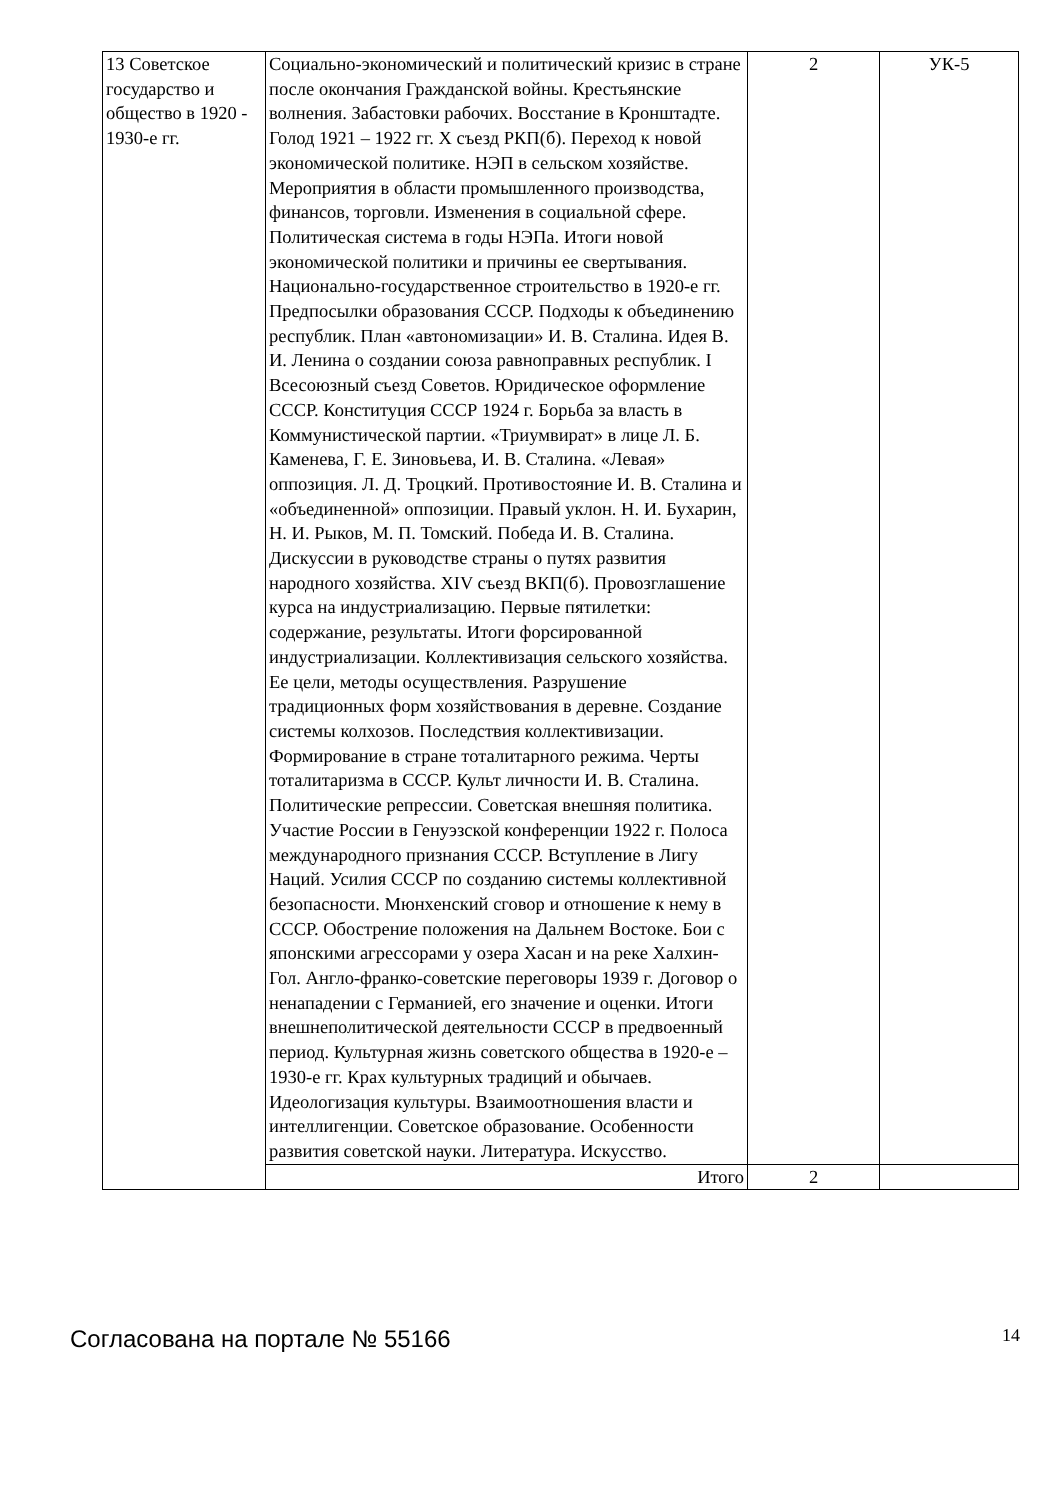| 13 Советское государство и общество в 1920 - 1930-е гг. | Социально-экономический и политический кризис в стране после окончания Гражданской войны. Крестьянские волнения. Забастовки рабочих. Восстание в Кронштадте. Голод 1921 – 1922 гг. X съезд РКП(б). Переход к новой экономической политике. НЭП в сельском хозяйстве. Мероприятия в области промышленного производства, финансов, торговли. Изменения в социальной сфере. Политическая система в годы НЭПа. Итоги новой экономической политики и причины ее свертывания. Национально-государственное строительство в 1920-е гг. Предпосылки образования СССР. Подходы к объединению республик. План «автономизации» И. В. Сталина. Идея В. И. Ленина о создании союза равноправных республик. I Всесоюзный съезд Советов. Юридическое оформление СССР. Конституция СССР 1924 г. Борьба за власть в Коммунистической партии. «Триумвират» в лице Л. Б. Каменева, Г. Е. Зиновьева, И. В. Сталина. «Левая» оппозиция. Л. Д. Троцкий. Противостояние И. В. Сталина и «объединенной» оппозиции. Правый уклон. Н. И. Бухарин, Н. И. Рыков, М. П. Томский. Победа И. В. Сталина. Дискуссии в руководстве страны о путях развития народного хозяйства. XIV съезд ВКП(б). Провозглашение курса на индустриализацию. Первые пятилетки: содержание, результаты. Итоги форсированной индустриализации. Коллективизация сельского хозяйства. Ее цели, методы осуществления. Разрушение традиционных форм хозяйствования в деревне. Создание системы колхозов. Последствия коллективизации. Формирование в стране тоталитарного режима. Черты тоталитаризма в СССР. Культ личности И. В. Сталина. Политические репрессии. Советская внешняя политика. Участие России в Генуэзской конференции 1922 г. Полоса международного признания СССР. Вступление в Лигу Наций. Усилия СССР по созданию системы коллективной безопасности. Мюнхенский сговор и отношение к нему в СССР. Обострение положения на Дальнем Востоке. Бои с японскими агрессорами у озера Хасан и на реке Халхин-Гол. Англо-франко-советские переговоры 1939 г. Договор о ненападении с Германией, его значение и оценки. Итоги внешнеполитической деятельности СССР в предвоенный период. Культурная жизнь советского общества в 1920-е – 1930-е гг. Крах культурных традиций и обычаев. Идеологизация культуры. Взаимоотношения власти и интеллигенции. Советское образование. Особенности развития советской науки. Литература. Искусство. | 2 | УК-5 |
| | Итого | 2 | |
Согласована на портале № 55166 14